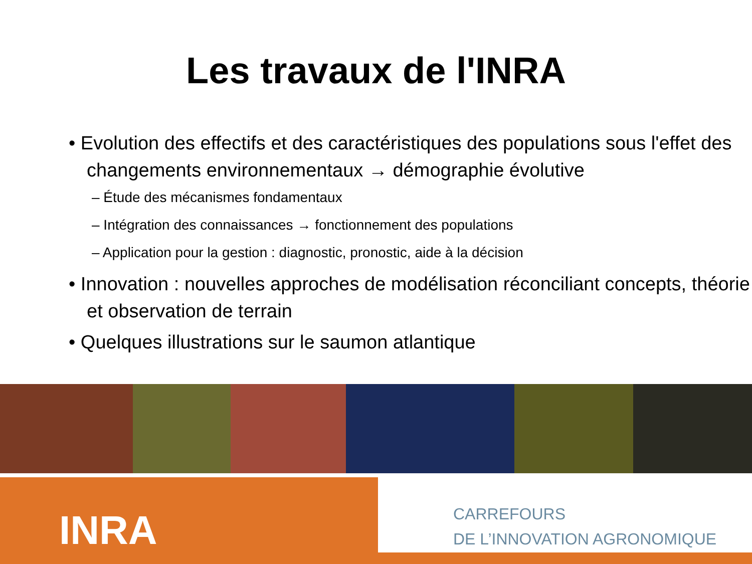Les travaux de l'INRA
• Evolution des effectifs et des caractéristiques des populations sous l'effet des changements environnementaux → démographie évolutive
– Étude des mécanismes fondamentaux
– Intégration des connaissances → fonctionnement des populations
– Application pour la gestion : diagnostic, pronostic, aide à la décision
• Innovation : nouvelles approches de modélisation réconciliant concepts, théorie et observation de terrain
• Quelques illustrations sur le saumon atlantique
INRA
CARREFOURS
DE L’INNOVATION AGRONOMIQUE